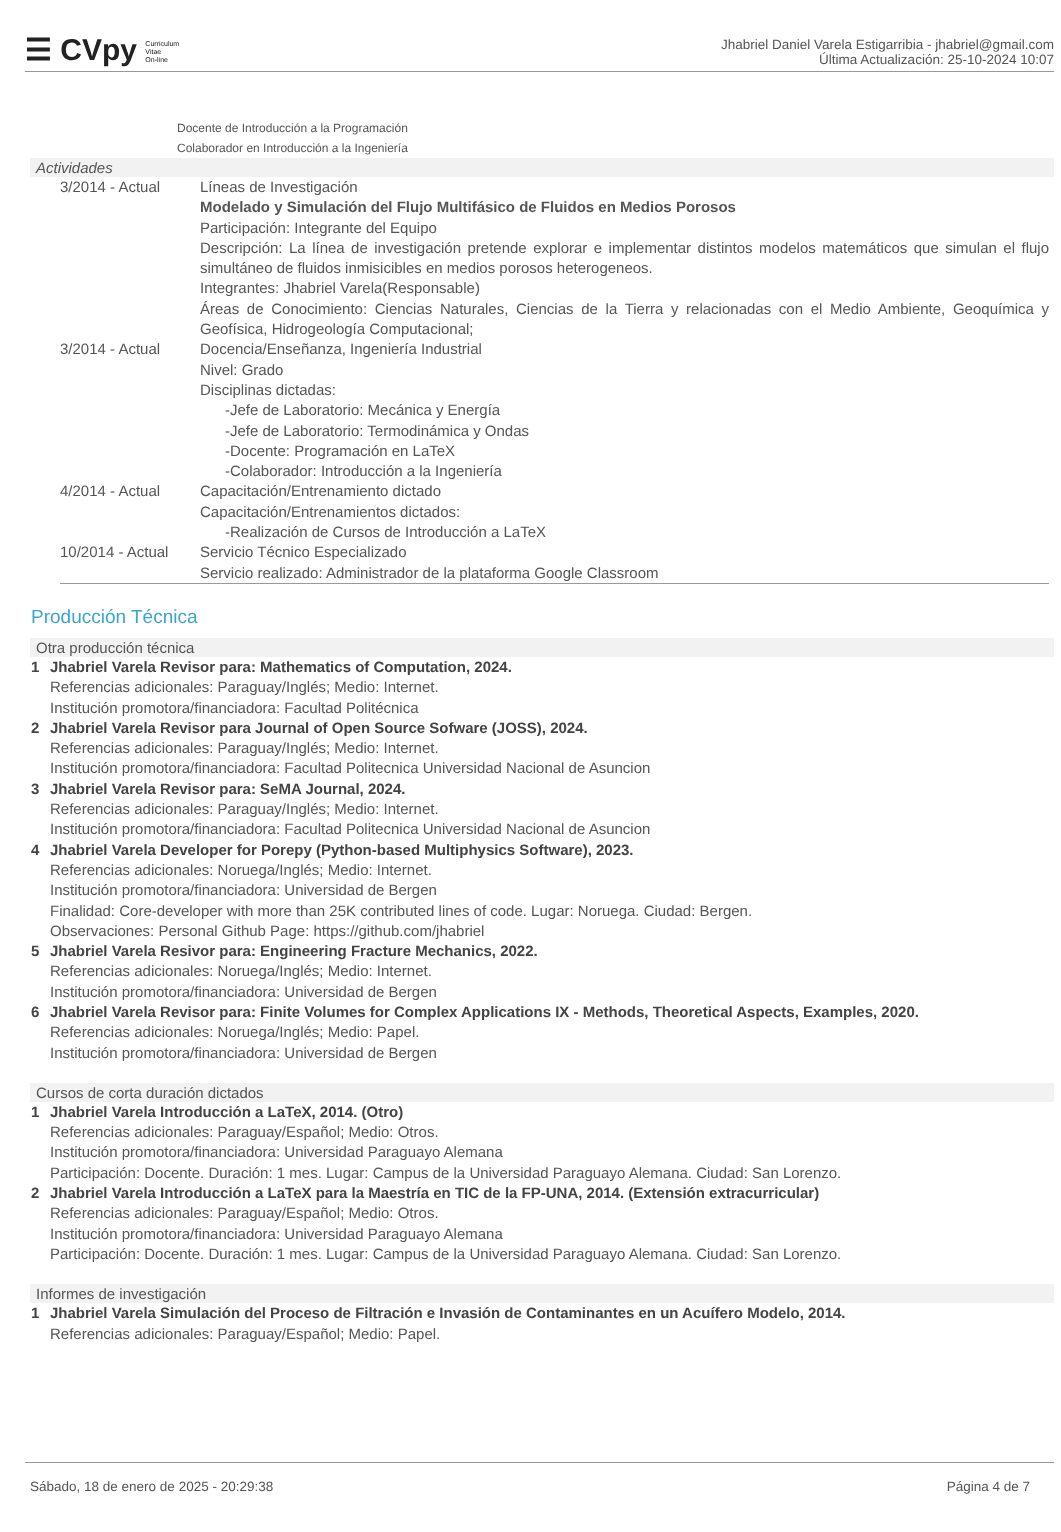☰ CVpy Curriculum
Vitae
On-line
Jhabriel Daniel Varela Estigarribia - jhabriel@gmail.com
Última Actualización: 25-10-2024 10:07
Docente de Introducción a la Programación
Colaborador en Introducción a la Ingeniería
Actividades
3/2014 - Actual
Líneas de Investigación
Modelado y Simulación del Flujo Multifásico de Fluidos en Medios Porosos
Participación: Integrante del Equipo
Descripción: La línea de investigación pretende explorar e implementar distintos modelos matemáticos que simulan el flujo simultáneo de fluidos inmisicibles en medios porosos heterogeneos.
Integrantes: Jhabriel Varela(Responsable)
Áreas de Conocimiento: Ciencias Naturales, Ciencias de la Tierra y relacionadas con el Medio Ambiente, Geoquímica y Geofísica, Hidrogeología Computacional;
3/2014 - Actual
Docencia/Enseñanza, Ingeniería Industrial
Nivel: Grado
Disciplinas dictadas:
-Jefe de Laboratorio: Mecánica y Energía
-Jefe de Laboratorio: Termodinámica y Ondas
-Docente: Programación en LaTeX
-Colaborador: Introducción a la Ingeniería
4/2014 - Actual
Capacitación/Entrenamiento dictado
Capacitación/Entrenamientos dictados:
-Realización de Cursos de Introducción a LaTeX
10/2014 - Actual
Servicio Técnico Especializado
Servicio realizado: Administrador de la plataforma Google Classroom
Producción Técnica
Otra producción técnica
1
Jhabriel Varela Revisor para: Mathematics of Computation, 2024.
Referencias adicionales: Paraguay/Inglés; Medio: Internet.
Institución promotora/financiadora: Facultad Politécnica
2
Jhabriel Varela Revisor para Journal of Open Source Sofware (JOSS), 2024.
Referencias adicionales: Paraguay/Inglés; Medio: Internet.
Institución promotora/financiadora: Facultad Politecnica Universidad Nacional de Asuncion
3
Jhabriel Varela Revisor para: SeMA Journal, 2024.
Referencias adicionales: Paraguay/Inglés; Medio: Internet.
Institución promotora/financiadora: Facultad Politecnica Universidad Nacional de Asuncion
4
Jhabriel Varela Developer for Porepy (Python-based Multiphysics Software), 2023.
Referencias adicionales: Noruega/Inglés; Medio: Internet.
Institución promotora/financiadora: Universidad de Bergen
Finalidad: Core-developer with more than 25K contributed lines of code. Lugar: Noruega. Ciudad: Bergen.
Observaciones: Personal Github Page: https://github.com/jhabriel
5
Jhabriel Varela Resivor para: Engineering Fracture Mechanics, 2022.
Referencias adicionales: Noruega/Inglés; Medio: Internet.
Institución promotora/financiadora: Universidad de Bergen
6
Jhabriel Varela Revisor para: Finite Volumes for Complex Applications IX - Methods, Theoretical Aspects, Examples, 2020.
Referencias adicionales: Noruega/Inglés; Medio: Papel.
Institución promotora/financiadora: Universidad de Bergen
Cursos de corta duración dictados
1
Jhabriel Varela Introducción a LaTeX, 2014. (Otro)
Referencias adicionales: Paraguay/Español; Medio: Otros.
Institución promotora/financiadora: Universidad Paraguayo Alemana
Participación: Docente. Duración: 1 mes. Lugar: Campus de la Universidad Paraguayo Alemana. Ciudad: San Lorenzo.
2
Jhabriel Varela Introducción a LaTeX para la Maestría en TIC de la FP-UNA, 2014. (Extensión extracurricular)
Referencias adicionales: Paraguay/Español; Medio: Otros.
Institución promotora/financiadora: Universidad Paraguayo Alemana
Participación: Docente. Duración: 1 mes. Lugar: Campus de la Universidad Paraguayo Alemana. Ciudad: San Lorenzo.
Informes de investigación
1
Jhabriel Varela Simulación del Proceso de Filtración e Invasión de Contaminantes en un Acuífero Modelo, 2014.
Referencias adicionales: Paraguay/Español; Medio: Papel.
Sábado, 18 de enero de 2025 - 20:29:38 Página 4 de 7